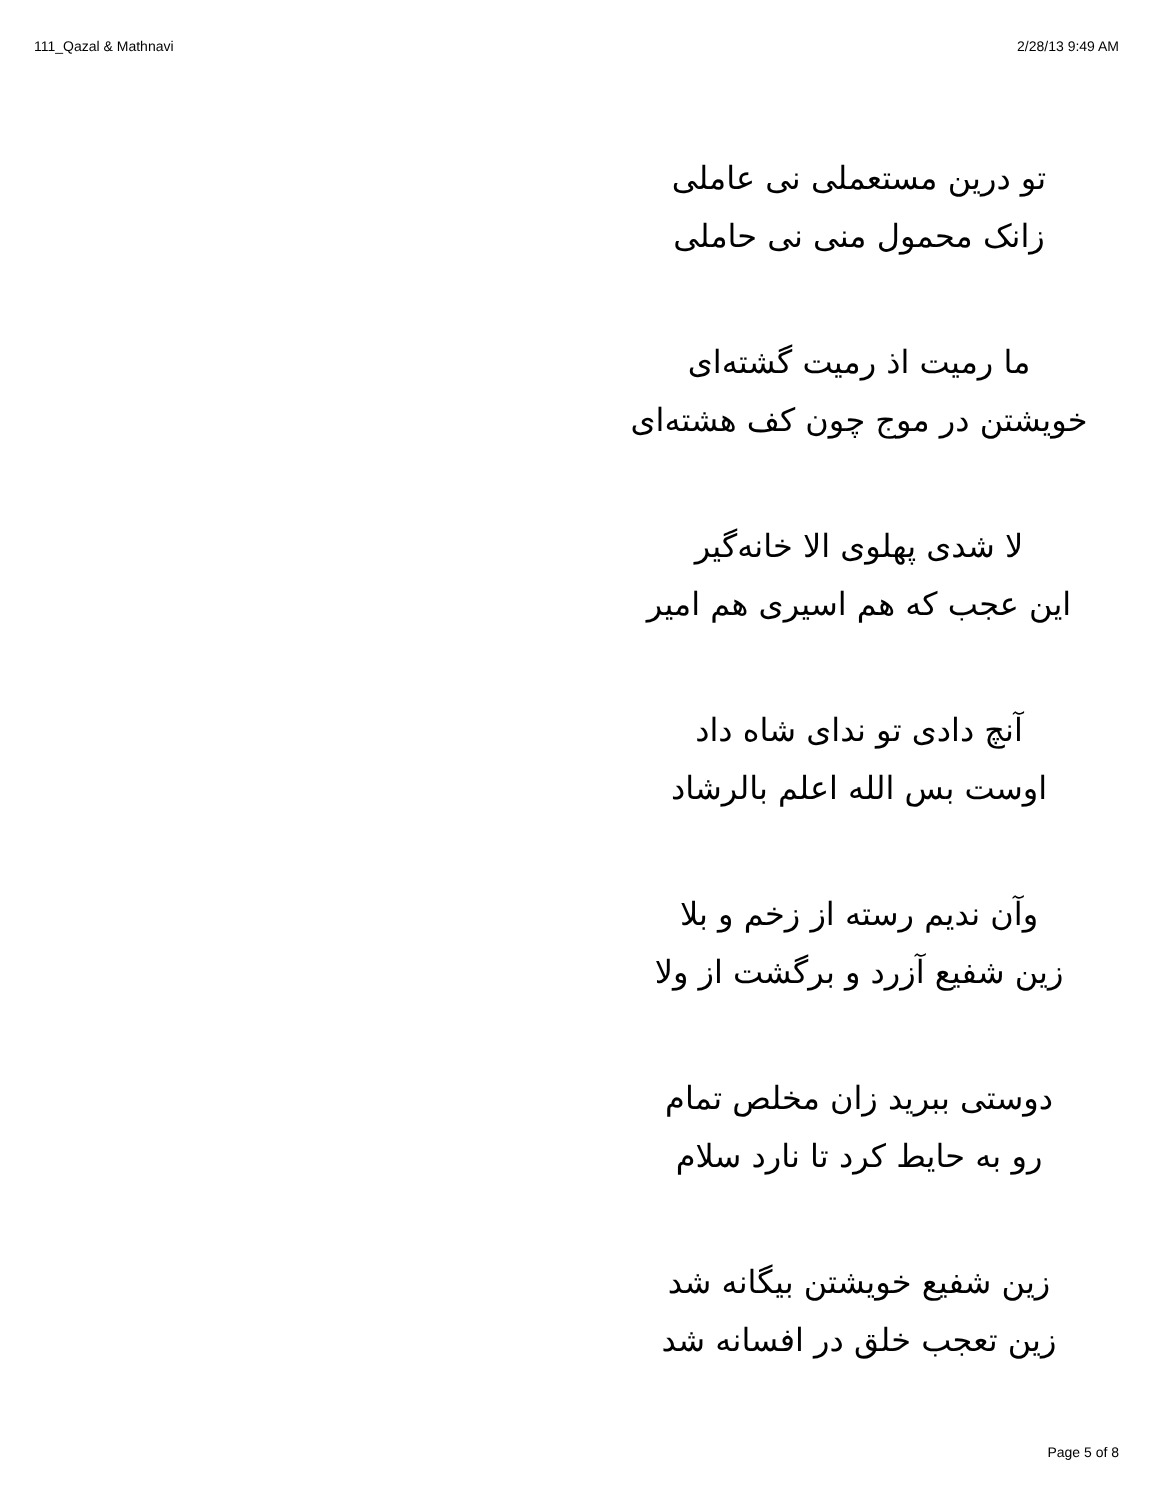111_Qazal & Mathnavi 2/28/13 9:49 AM
تو درین مستعملی نی عاملی
زانک محمول منی نی حاملی
ما رمیت اذ رمیت گشته‌ای
خویشتن در موج چون کف هشته‌ای
لا شدی پهلوی الا خانه‌گیر
این عجب که هم اسیری هم امیر
آنچ دادی تو ندای شاه داد
اوست بس الله اعلم بالرشاد
وآن ندیم رسته از زخم و بلا
زین شفیع آزرد و برگشت از ولا
دوستی ببرید زان مخلص تمام
رو به حایط کرد تا نارد سلام
زین شفیع خویشتن بیگانه شد
زین تعجب خلق در افسانه شد
Page 5 of 8